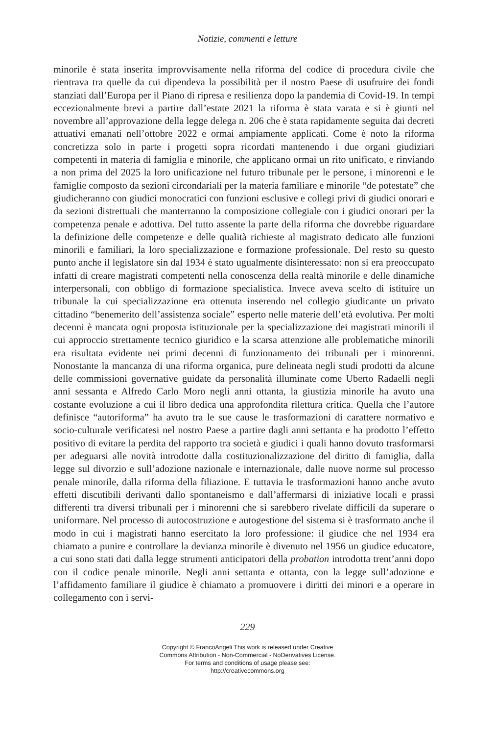Notizie, commenti e letture
minorile è stata inserita improvvisamente nella riforma del codice di procedura civile che rientrava tra quelle da cui dipendeva la possibilità per il nostro Paese di usufruire dei fondi stanziati dall’Europa per il Piano di ripresa e resilienza dopo la pandemia di Covid-19. In tempi eccezionalmente brevi a partire dall’estate 2021 la riforma è stata varata e si è giunti nel novembre all’approvazione della legge delega n. 206 che è stata rapidamente seguita dai decreti attuativi emanati nell’ottobre 2022 e ormai ampiamente applicati. Come è noto la riforma concretizza solo in parte i progetti sopra ricordati mantenendo i due organi giudiziari competenti in materia di famiglia e minorile, che applicano ormai un rito unificato, e rinviando a non prima del 2025 la loro unificazione nel futuro tribunale per le persone, i minorenni e le famiglie composto da sezioni circondariali per la materia familiare e minorile “de potestate” che giudicheranno con giudici monocratici con funzioni esclusive e collegi privi di giudici onorari e da sezioni distrettuali che manterranno la composizione collegiale con i giudici onorari per la competenza penale e adottiva. Del tutto assente la parte della riforma che dovrebbe riguardare la definizione delle competenze e delle qualità richieste al magistrato dedicato alle funzioni minorili e familiari, la loro specializzazione e formazione professionale. Del resto su questo punto anche il legislatore sin dal 1934 è stato ugualmente disinteressato: non si era preoccupato infatti di creare magistrati competenti nella conoscenza della realtà minorile e delle dinamiche interpersonali, con obbligo di formazione specialistica. Invece aveva scelto di istituire un tribunale la cui specializzazione era ottenuta inserendo nel collegio giudicante un privato cittadino “benemerito dell’assistenza sociale” esperto nelle materie dell’età evolutiva. Per molti decenni è mancata ogni proposta istituzionale per la specializzazione dei magistrati minorili il cui approccio strettamente tecnico giuridico e la scarsa attenzione alle problematiche minorili era risultata evidente nei primi decenni di funzionamento dei tribunali per i minorenni. Nonostante la mancanza di una riforma organica, pure delineata negli studi prodotti da alcune delle commissioni governative guidate da personalità illuminate come Uberto Radaelli negli anni sessanta e Alfredo Carlo Moro negli anni ottanta, la giustizia minorile ha avuto una costante evoluzione a cui il libro dedica una approfondita rilettura critica. Quella che l’autore definisce “autoriforma” ha avuto tra le sue cause le trasformazioni di carattere normativo e socio-culturale verificatesi nel nostro Paese a partire dagli anni settanta e ha prodotto l’effetto positivo di evitare la perdita del rapporto tra società e giudici i quali hanno dovuto trasformarsi per adeguarsi alle novità introdotte dalla costituzionalizzazione del diritto di famiglia, dalla legge sul divorzio e sull’adozione nazionale e internazionale, dalle nuove norme sul processo penale minorile, dalla riforma della filiazione. E tuttavia le trasformazioni hanno anche avuto effetti discutibili derivanti dallo spontaneismo e dall’affermarsi di iniziative locali e prassi differenti tra diversi tribunali per i minorenni che si sarebbero rivelate difficili da superare o uniformare. Nel processo di autocostruzione e autogestione del sistema si è trasformato anche il modo in cui i magistrati hanno esercitato la loro professione: il giudice che nel 1934 era chiamato a punire e controllare la devianza minorile è divenuto nel 1956 un giudice educatore, a cui sono stati dati dalla legge strumenti anticipatori della probation introdotta trent’anni dopo con il codice penale minorile. Negli anni settanta e ottanta, con la legge sull’adozione e l’affidamento familiare il giudice è chiamato a promuovere i diritti dei minori e a operare in collegamento con i servi-
229
Copyright © FrancoAngeli This work is released under Creative
Commons Attribution - Non-Commercial - NoDerivatives License.
For terms and conditions of usage please see:
http://creativecommons.org